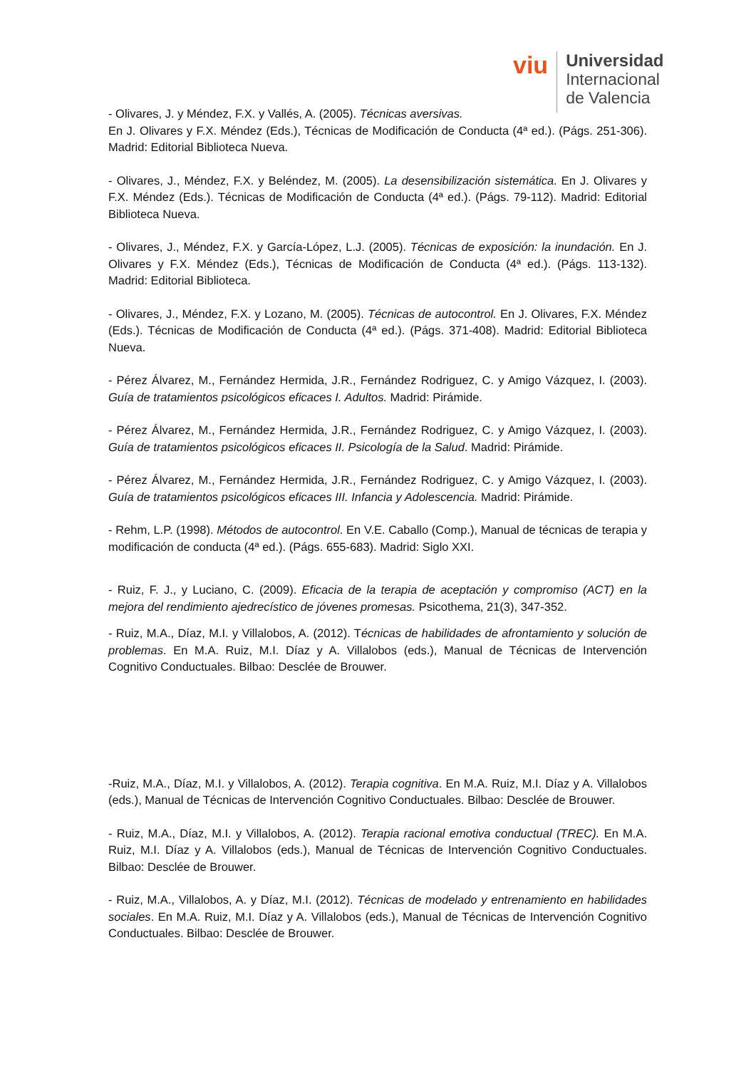viu
Universidad
Internacional
de Valencia
- Olivares, J. y Méndez, F.X. y Vallés, A. (2005). Técnicas aversivas.
En J. Olivares y F.X. Méndez (Eds.), Técnicas de Modificación de Conducta (4ª ed.). (Págs. 251-306). Madrid: Editorial Biblioteca Nueva.
- Olivares, J., Méndez, F.X. y Beléndez, M. (2005). La desensibilización sistemática. En J. Olivares y F.X. Méndez (Eds.). Técnicas de Modificación de Conducta (4ª ed.). (Págs. 79-112). Madrid: Editorial Biblioteca Nueva.
- Olivares, J., Méndez, F.X. y García-López, L.J. (2005). Técnicas de exposición: la inundación. En J. Olivares y F.X. Méndez (Eds.), Técnicas de Modificación de Conducta (4ª ed.). (Págs. 113-132). Madrid: Editorial Biblioteca.
- Olivares, J., Méndez, F.X. y Lozano, M. (2005). Técnicas de autocontrol. En J. Olivares, F.X. Méndez (Eds.). Técnicas de Modificación de Conducta (4ª ed.). (Págs. 371-408). Madrid: Editorial Biblioteca Nueva.
- Pérez Álvarez, M., Fernández Hermida, J.R., Fernández Rodriguez, C. y Amigo Vázquez, I. (2003). Guía de tratamientos psicológicos eficaces I. Adultos. Madrid: Pirámide.
- Pérez Álvarez, M., Fernández Hermida, J.R., Fernández Rodriguez, C. y Amigo Vázquez, I. (2003). Guía de tratamientos psicológicos eficaces II. Psicología de la Salud. Madrid: Pirámide.
- Pérez Álvarez, M., Fernández Hermida, J.R., Fernández Rodriguez, C. y Amigo Vázquez, I. (2003). Guía de tratamientos psicológicos eficaces III. Infancia y Adolescencia. Madrid: Pirámide.
- Rehm, L.P. (1998). Métodos de autocontrol. En V.E. Caballo (Comp.), Manual de técnicas de terapia y modificación de conducta (4ª ed.). (Págs. 655-683). Madrid: Siglo XXI.
- Ruiz, F. J., y Luciano, C. (2009). Eficacia de la terapia de aceptación y compromiso (ACT) en la mejora del rendimiento ajedrecístico de jóvenes promesas. Psicothema, 21(3), 347-352.
- Ruiz, M.A., Díaz, M.I. y Villalobos, A. (2012). Técnicas de habilidades de afrontamiento y solución de problemas. En M.A. Ruiz, M.I. Díaz y A. Villalobos (eds.), Manual de Técnicas de Intervención Cognitivo Conductuales. Bilbao: Desclée de Brouwer.
-Ruiz, M.A., Díaz, M.I. y Villalobos, A. (2012). Terapia cognitiva. En M.A. Ruiz, M.I. Díaz y A. Villalobos (eds.), Manual de Técnicas de Intervención Cognitivo Conductuales. Bilbao: Desclée de Brouwer.
- Ruiz, M.A., Díaz, M.I. y Villalobos, A. (2012). Terapia racional emotiva conductual (TREC). En M.A. Ruiz, M.I. Díaz y A. Villalobos (eds.), Manual de Técnicas de Intervención Cognitivo Conductuales. Bilbao: Desclée de Brouwer.
- Ruiz, M.A., Villalobos, A. y Díaz, M.I. (2012). Técnicas de modelado y entrenamiento en habilidades sociales. En M.A. Ruiz, M.I. Díaz y A. Villalobos (eds.), Manual de Técnicas de Intervención Cognitivo Conductuales. Bilbao: Desclée de Brouwer.